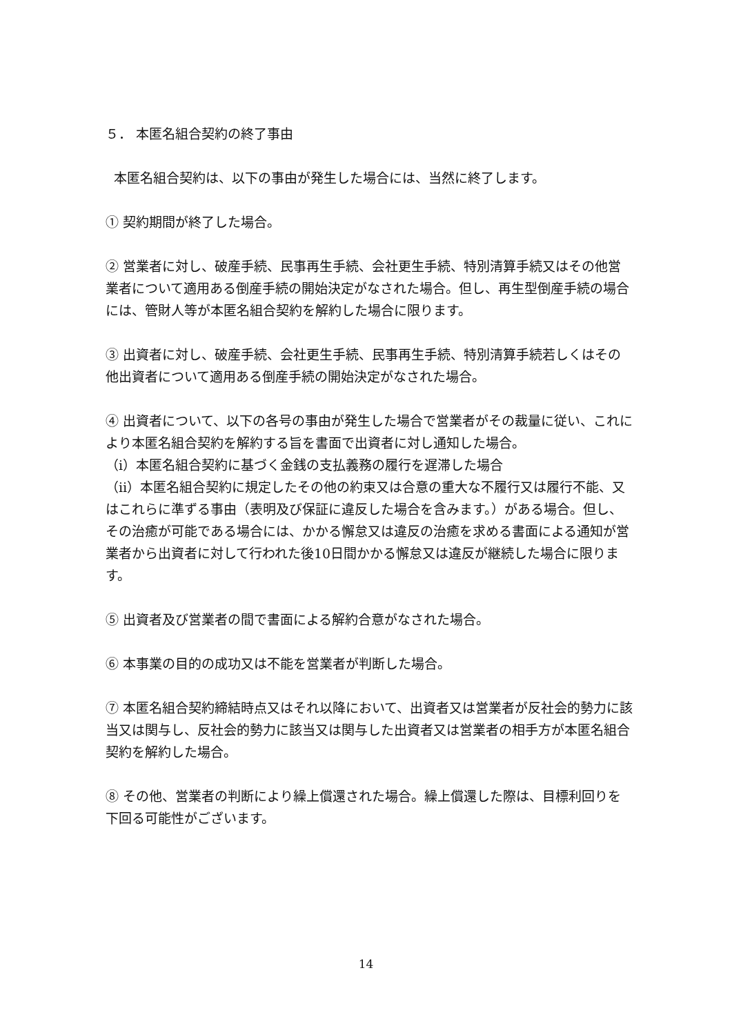５． 本匿名組合契約の終了事由
本匿名組合契約は、以下の事由が発生した場合には、当然に終了します。
① 契約期間が終了した場合。
② 営業者に対し、破産手続、民事再生手続、会社更生手続、特別清算手続又はその他営業者について適用ある倒産手続の開始決定がなされた場合。但し、再生型倒産手続の場合には、管財人等が本匿名組合契約を解約した場合に限ります。
③ 出資者に対し、破産手続、会社更生手続、民事再生手続、特別清算手続若しくはその他出資者について適用ある倒産手続の開始決定がなされた場合。
④ 出資者について、以下の各号の事由が発生した場合で営業者がその裁量に従い、これにより本匿名組合契約を解約する旨を書面で出資者に対し通知した場合。
（ⅰ）本匿名組合契約に基づく金銭の支払義務の履行を遅滞した場合
（ⅱ）本匿名組合契約に規定したその他の約束又は合意の重大な不履行又は履行不能、又はこれらに準ずる事由（表明及び保証に違反した場合を含みます。）がある場合。但し、その治癒が可能である場合には、かかる懈怠又は違反の治癒を求める書面による通知が営業者から出資者に対して行われた後10日間かかる懈怠又は違反が継続した場合に限ります。
⑤ 出資者及び営業者の間で書面による解約合意がなされた場合。
⑥ 本事業の目的の成功又は不能を営業者が判断した場合。
⑦ 本匿名組合契約締結時点又はそれ以降において、出資者又は営業者が反社会的勢力に該当又は関与し、反社会的勢力に該当又は関与した出資者又は営業者の相手方が本匿名組合契約を解約した場合。
⑧ その他、営業者の判断により繰上償還された場合。繰上償還した際は、目標利回りを下回る可能性がございます。
14